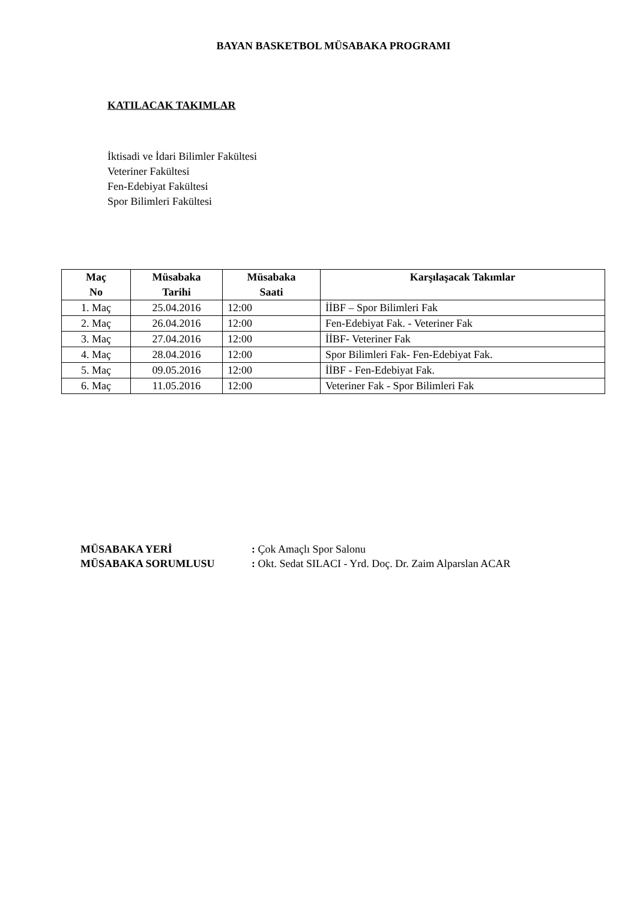BAYAN BASKETBOL MÜSABAKA PROGRAMI
KATILACAK TAKIMLAR
İktisadi ve İdari Bilimler Fakültesi
Veteriner Fakültesi
Fen-Edebiyat Fakültesi
Spor Bilimleri Fakültesi
| Maç No | Müsabaka Tarihi | Müsabaka Saati | Karşılaşacak Takımlar |
| --- | --- | --- | --- |
| 1. Maç | 25.04.2016 | 12:00 | İİBF – Spor Bilimleri Fak |
| 2. Maç | 26.04.2016 | 12:00 | Fen-Edebiyat Fak. - Veteriner Fak |
| 3. Maç | 27.04.2016 | 12:00 | İİBF- Veteriner Fak |
| 4. Maç | 28.04.2016 | 12:00 | Spor Bilimleri Fak- Fen-Edebiyat Fak. |
| 5. Maç | 09.05.2016 | 12:00 | İİBF - Fen-Edebiyat Fak. |
| 6. Maç | 11.05.2016 | 12:00 | Veteriner Fak - Spor Bilimleri Fak |
MÜSABAKA YERİ: Çok Amaçlı Spor Salonu
MÜSABAKA SORUMLUSU: Okt. Sedat SILACI - Yrd. Doç. Dr. Zaim Alparslan ACAR